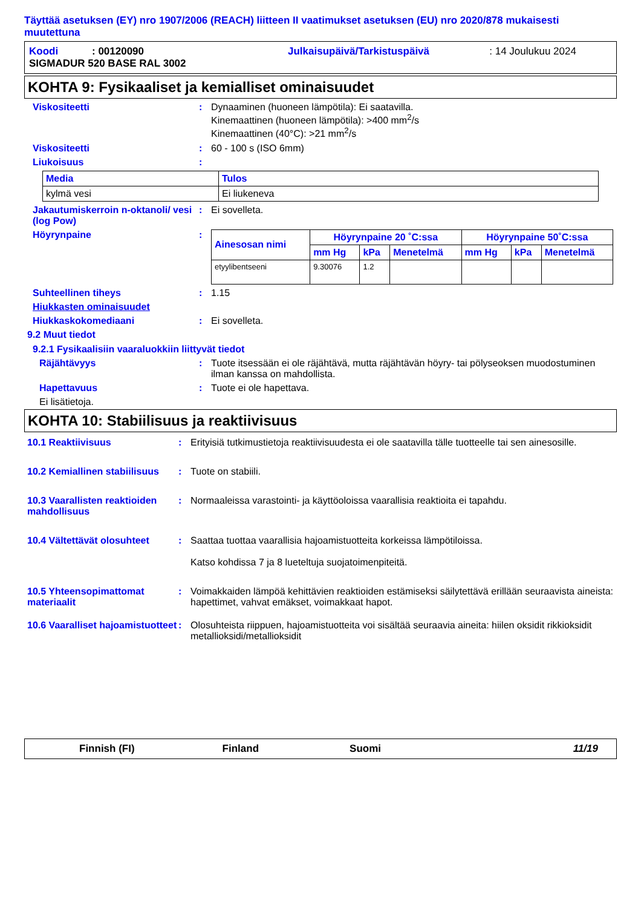Täyttää asetuksen (EY) nro 1907/2006 (REACH) liitteen II vaatimukset asetuksen (EU) nro 2020/878 mukaisesti muutettuna
| Koodi | : 00120090 | Julkaisupäivä/Tarkistuspäivä | : 14 Joulukuu 2024 |
| SIGMADUR 520 BASE RAL 3002 | | | |
KOHTA 9: Fysikaaliset ja kemialliset ominaisuudet
Viskositeetti : Dynaaminen (huoneen lämpötila): Ei saatavilla.
Kinemaattinen (huoneen lämpötila): >400 mm<sup>2</sup>/s
Kinemaattinen (40°C): >21 mm<sup>2</sup>/s
Viskositeetti : 60 - 100 s (ISO 6mm)
Liukoisuus :
| Media | Tulos |
| --- | --- |
| kylmä vesi | Ei liukeneva |
Jakautumiskerroin n-oktanoli/ vesi (log Pow)
: Ei sovelleta.
Höyrynpaine :
| Ainesosan nimi | Höyrynpaine 20 ˚C:ssa | | | Höyrynpaine 50˚C:ssa | | |
| --- | --- | --- | --- | --- | --- | --- |
| | mm Hg | kPa | Menetelmä | mm Hg | kPa | Menetelmä |
| etyylibentseeni | 9.30076 | 1.2 | | | | |
Suhteellinen tiheys : 1.15
Hiukkasten ominaisuudet
Hiukkaskokomediaani : Ei sovelleta.
9.2 Muut tiedot
9.2.1 Fysikaalisiin vaaraluokkiin liittyvät tiedot
Räjähtävyys : Tuote itsessään ei ole räjähtävä, mutta räjähtävän höyry- tai pölyseoksen muodostuminen ilman kanssa on mahdollista.
Hapettavuus : Tuote ei ole hapettava.
Ei lisätietoja.
KOHTA 10: Stabiilisuus ja reaktiivisuus
10.1 Reaktiivisuus : Erityisiä tutkimustietoja reaktiivisuudesta ei ole saatavilla tälle tuotteelle tai sen ainesosille.
10.2 Kemiallinen stabiilisuus
: Tuote on stabiili.
10.3 Vaarallisten reaktioiden mahdollisuus
: Normaaleissa varastointi- ja käyttöoloissa vaarallisia reaktioita ei tapahdu.
10.4 Vältettävät olosuhteet
: Saattaa tuottaa vaarallisia hajoamistuotteita korkeissa lämpötiloissa.
Katso kohdissa 7 ja 8 lueteltuja suojatoimenpiteitä.
10.5 Yhteensopimattomat materiaalit
: Voimakkaiden lämpöä kehittävien reaktioiden estämiseksi säilytettävä erillään seuraavista aineista: hapettimet, vahvat emäkset, voimakkaat hapot.
10.6 Vaaralliset hajoamistuotteet
: Olosuhteista riippuen, hajoamistuotteita voi sisältää seuraavia aineita: hiilen oksidit rikkioksidit metallioksidi/metallioksidit
Finnish (FI) Finland Suomi 11/19